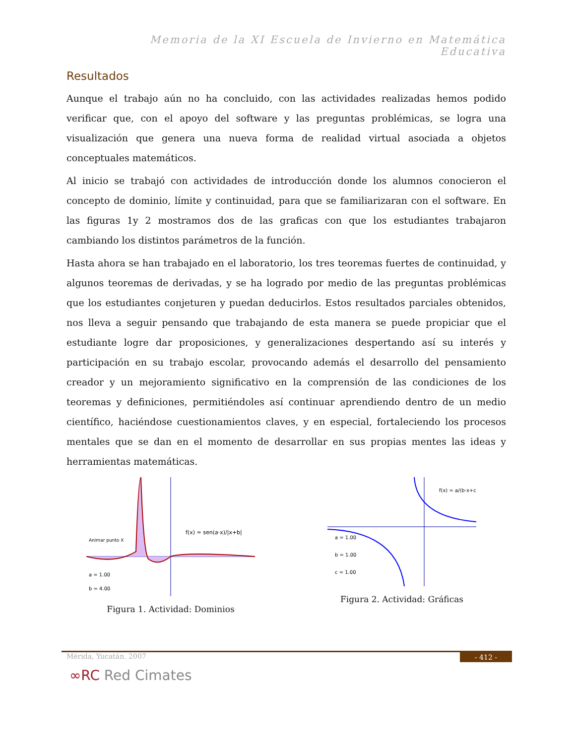Memoria de la XI Escuela de Invierno en Matemática Educativa
Resultados
Aunque el trabajo aún no ha concluido, con las actividades realizadas hemos podido verificar que, con el apoyo del software y las preguntas problémicas, se logra una visualización que genera una nueva forma de realidad virtual asociada a objetos conceptuales matemáticos.
Al inicio se trabajó con actividades de introducción donde los alumnos conocieron el concepto de dominio, límite y continuidad, para que se familiarizaran con el software. En las figuras 1y 2 mostramos dos de las graficas con que los estudiantes trabajaron cambiando los distintos parámetros de la función.
Hasta ahora se han trabajado en el laboratorio, los tres teoremas fuertes de continuidad, y algunos teoremas de derivadas, y se ha logrado por medio de las preguntas problémicas que los estudiantes conjeturen y puedan deducirlos. Estos resultados parciales obtenidos, nos lleva a seguir pensando que trabajando de esta manera se puede propiciar que el estudiante logre dar proposiciones, y generalizaciones despertando así su interés y participación en su trabajo escolar, provocando además el desarrollo del pensamiento creador y un mejoramiento significativo en la comprensión de las condiciones de los teoremas y definiciones, permitiéndoles así continuar aprendiendo dentro de un medio científico, haciéndose cuestionamientos claves, y en especial, fortaleciendo los procesos mentales que se dan en el momento de desarrollar en sus propias mentes las ideas y herramientas matemáticas.
f(x) = sen(a·x)/|x+b|
Animar punto X
a = 1.00
b = 4.00
Figura 1. Actividad: Dominios
f(x) = a/(b·x+c)
a = 1.00
b = 1.00
c = 1.00
Figura 2. Actividad: Gráficas
Mérida, Yucatán. 2007 - 412 -
∞RC Red Cimates